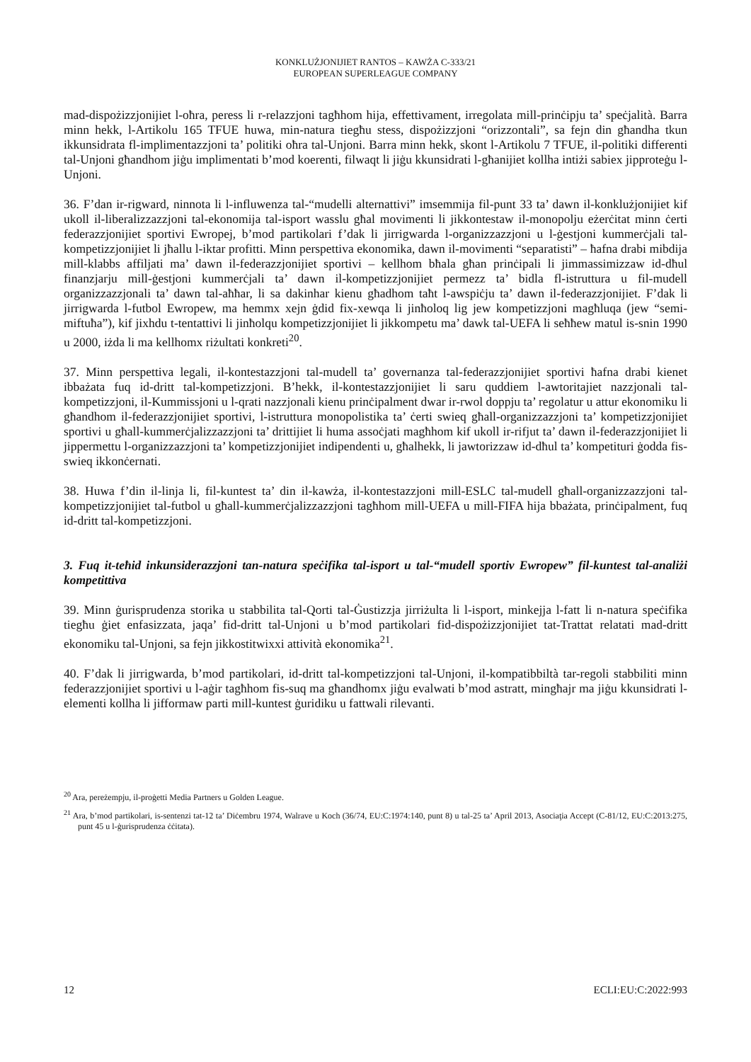KONKLUŻJONIJIET RANTOS – KAWŻA C-333/21
EUROPEAN SUPERLEAGUE COMPANY
mad-dispożizzjonijiet l-oħra, peress li r-relazzjoni tagħhom hija, effettivament, irregolata mill-prinċipju ta’ speċjalità. Barra minn hekk, l-Artikolu 165 TFUE huwa, min-natura tiegħu stess, dispożizzjoni “orizzontali”, sa fejn din għandha tkun ikkunsidrata fl-implimentazzjoni ta’ politiki oħra tal-Unjoni. Barra minn hekk, skont l-Artikolu 7 TFUE, il-politiki differenti tal-Unjoni għandhom jiġu implimentati b’mod koerenti, filwaqt li jiġu kkunsidrati l-għanijiet kollha intiżi sabiex jipproteġu l-Unjoni.
36. F’dan ir-rigward, ninnota li l-influwenza tal-“mudelli alternattivi” imsemmija fil-punt 33 ta’ dawn il-konklużjonijiet kif ukoll il-liberalizzazzjoni tal-ekonomija tal-isport wasslu għal movimenti li jikkontestaw il-monopolju eżerċitat minn ċerti federazzjonijiet sportivi Ewropej, b’mod partikolari f’dak li jirrigwarda l-organizzazzjoni u l-ġestjoni kummerċjali tal-kompetizzjonijiet li jħallu l-iktar profitti. Minn perspettiva ekonomika, dawn il-movimenti “separatisti” – ħafna drabi mibdija mill-klabbs affiljati ma’ dawn il-federazzjonijiet sportivi – kellhom bħala għan prinċipali li jimmassimizzaw id-dħul finanzjarju mill-ġestjoni kummerċjali ta’ dawn il-kompetizzjonijiet permezz ta’ bidla fl-istruttura u fil-mudell organizzazzjonali ta’ dawn tal-aħħar, li sa dakinhar kienu għadhom taħt l-awspiċju ta’ dawn il-federazzjonijiet. F’dak li jirrigwarda l-futbol Ewropew, ma hemmx xejn ġdid fix-xewqa li jinħoloq lig jew kompetizzjoni magħluqa (jew “semi-miftuħa”), kif jixhdu t-tentattivi li jinħolqu kompetizzjonijiet li jikkompetu ma’ dawk tal-UEFA li seħħew matul is-snin 1990 u 2000, iżda li ma kellhomx riżultati konkreti<sup>20</sup>.
37. Minn perspettiva legali, il-kontestazzjoni tal-mudell ta’ governanza tal-federazzjonijiet sportivi ħafna drabi kienet ibbażata fuq id-dritt tal-kompetizzjoni. B’hekk, il-kontestazzjonijiet li saru quddiem l-awtoritajiet nazzjonali tal-kompetizzjoni, il-Kummissjoni u l-qrati nazzjonali kienu prinċipalment dwar ir-rwol doppju ta’ regolatur u attur ekonomiku li għandhom il-federazzjonijiet sportivi, l-istruttura monopolistika ta’ ċerti swieq għall-organizzazzjoni ta’ kompetizzjonijiet sportivi u għall-kummerċjalizzazzjoni ta’ drittijiet li huma assoċjati magħhom kif ukoll ir-rifjut ta’ dawn il-federazzjonijiet li jippermettu l-organizzazzjoni ta’ kompetizzjonijiet indipendenti u, għalhekk, li jawtorizzaw id-dħul ta’ kompetituri ġodda fis-swieq ikkonċernati.
38. Huwa f’din il-linja li, fil-kuntest ta’ din il-kawża, il-kontestazzjoni mill-ESLC tal-mudell għall-organizzazzjoni tal-kompetizzjonijiet tal-futbol u għall-kummerċjalizzazzjoni tagħhom mill-UEFA u mill-FIFA hija bbażata, prinċipalment, fuq id-dritt tal-kompetizzjoni.
3. Fuq it-teħid inkunsiderazzjoni tan-natura speċifika tal-isport u tal-“mudell sportiv Ewropew” fil-kuntest tal-analiżi kompetittiva
39. Minn ġurisprudenza storika u stabbilita tal-Qorti tal-Ġustizzja jirriżulta li l-isport, minkejja l-fatt li n-natura speċifika tiegħu ġiet enfasizzata, jaqa’ fid-dritt tal-Unjoni u b’mod partikolari fid-dispożizzjonijiet tat-Trattat relatati mad-dritt ekonomiku tal-Unjoni, sa fejn jikkostitwixxi attività ekonomika<sup>21</sup>.
40. F’dak li jirrigwarda, b’mod partikolari, id-dritt tal-kompetizzjoni tal-Unjoni, il-kompatibbiltà tar-regoli stabbiliti minn federazzjonijiet sportivi u l-aġir tagħhom fis-suq ma għandhomx jiġu evalwati b’mod astratt, mingħajr ma jiġu kkunsidrati l-elementi kollha li jifformaw parti mill-kuntest ġuridiku u fattwali rilevanti.
<sup>20</sup> Ara, pereżempju, il-proġetti Media Partners u Golden League.
<sup>21</sup> Ara, b’mod partikolari, is-sentenzi tat-12 ta’ Diċembru 1974, Walrave u Koch (36/74, EU:C:1974:140, punt 8) u tal-25 ta’ April 2013, Asociaţia Accept (C-81/12, EU:C:2013:275, punt 45 u l-ġurisprudenza ċċitata).
12 ECLI:EU:C:2022:993